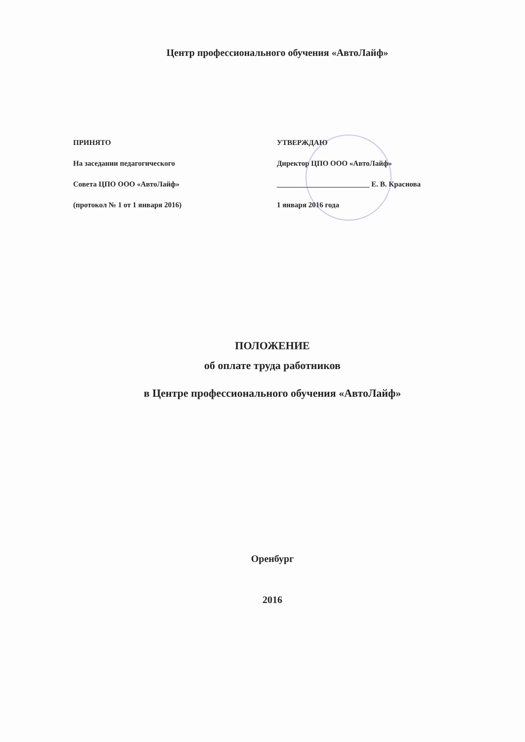Центр профессионального обучения «АвтоЛайф»
ПРИНЯТО
На заседании педагогического
Совета ЦПО ООО «АвтоЛайф»
(протокол № 1 от 1 января 2016)
УТВЕРЖДАЮ
Директор ЦПО ООО «АвтоЛайф»
_________________________ Е. В. Краснова
1 января 2016 года
ПОЛОЖЕНИЕ
об оплате труда работников
в Центре профессионального обучения «АвтоЛайф»
Оренбург
2016